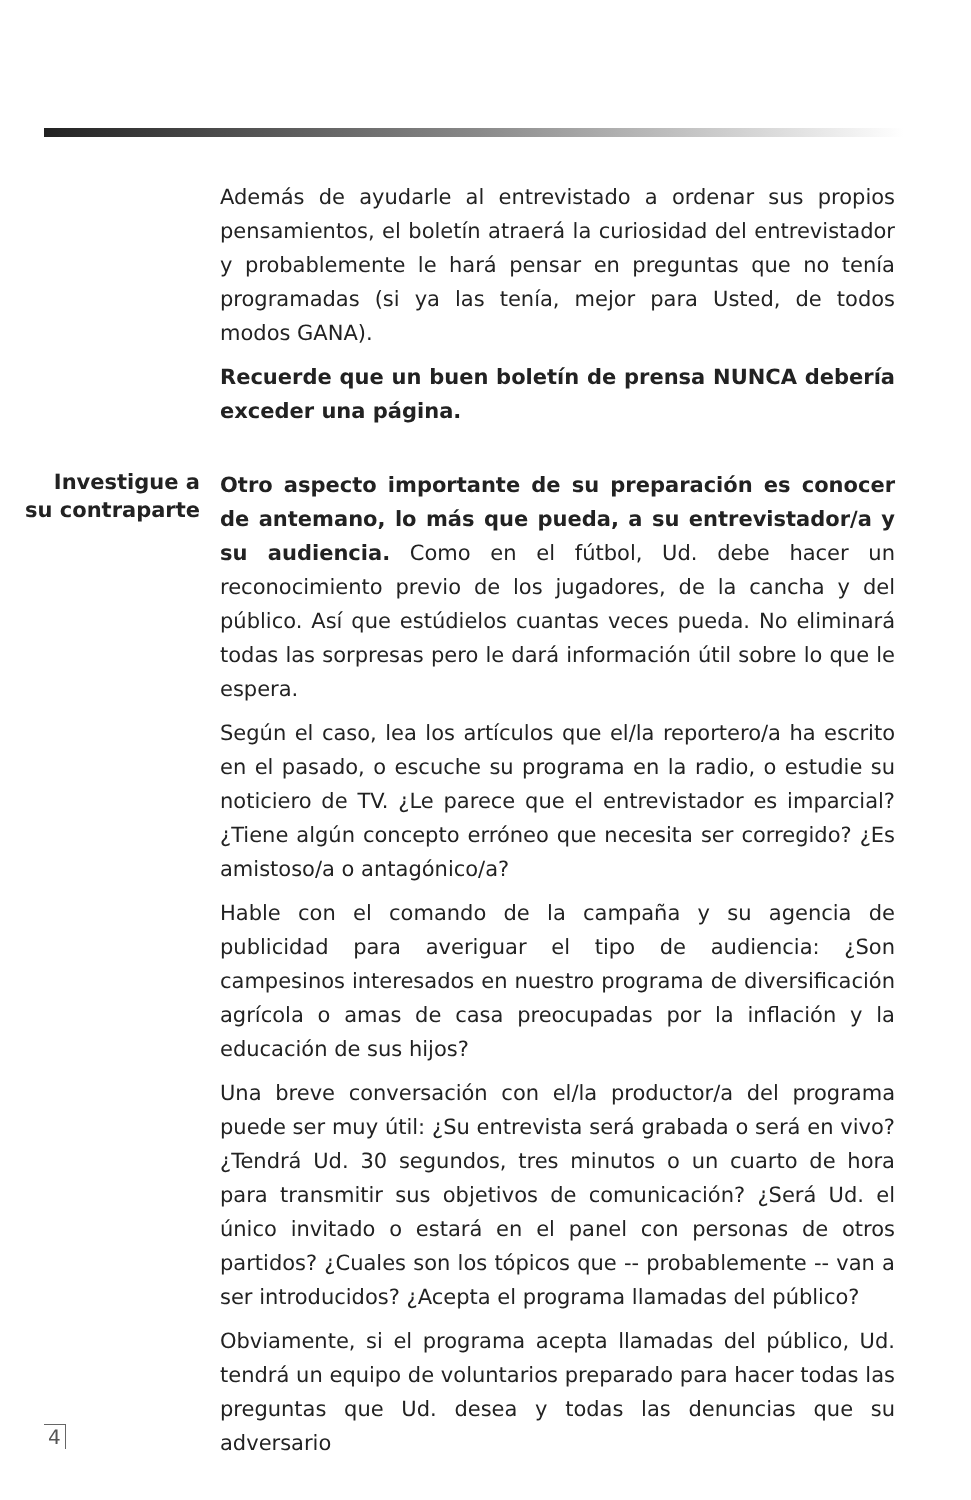Además de ayudarle al entrevistado a ordenar sus propios pensamientos, el boletín atraerá la curiosidad del entrevistador y probablemente le hará pensar en preguntas que no tenía programadas (si ya las tenía, mejor para Usted, de todos modos GANA).
Recuerde que un buen boletín de prensa NUNCA debería exceder una página.
Investigue a su contraparte
Otro aspecto importante de su preparación es conocer de antemano, lo más que pueda, a su entrevistador/a y su audiencia. Como en el fútbol, Ud. debe hacer un reconocimiento previo de los jugadores, de la cancha y del público. Así que estúdielos cuantas veces pueda. No eliminará todas las sorpresas pero le dará información útil sobre lo que le espera.
Según el caso, lea los artículos que el/la reportero/a ha escrito en el pasado, o escuche su programa en la radio, o estudie su noticiero de TV. ¿Le parece que el entrevistador es imparcial? ¿Tiene algún concepto erróneo que necesita ser corregido? ¿Es amistoso/a o antagónico/a?
Hable con el comando de la campaña y su agencia de publicidad para averiguar el tipo de audiencia: ¿Son campesinos interesados en nuestro programa de diversificación agrícola o amas de casa preocupadas por la inflación y la educación de sus hijos?
Una breve conversación con el/la productor/a del programa puede ser muy útil: ¿Su entrevista será grabada o será en vivo? ¿Tendrá Ud. 30 segundos, tres minutos o un cuarto de hora para transmitir sus objetivos de comunicación? ¿Será Ud. el único invitado o estará en el panel con personas de otros partidos? ¿Cuales son los tópicos que -- probablemente -- van a ser introducidos? ¿Acepta el programa llamadas del público?
Obviamente, si el programa acepta llamadas del público, Ud. tendrá un equipo de voluntarios preparado para hacer todas las preguntas que Ud. desea y todas las denuncias que su adversario
4